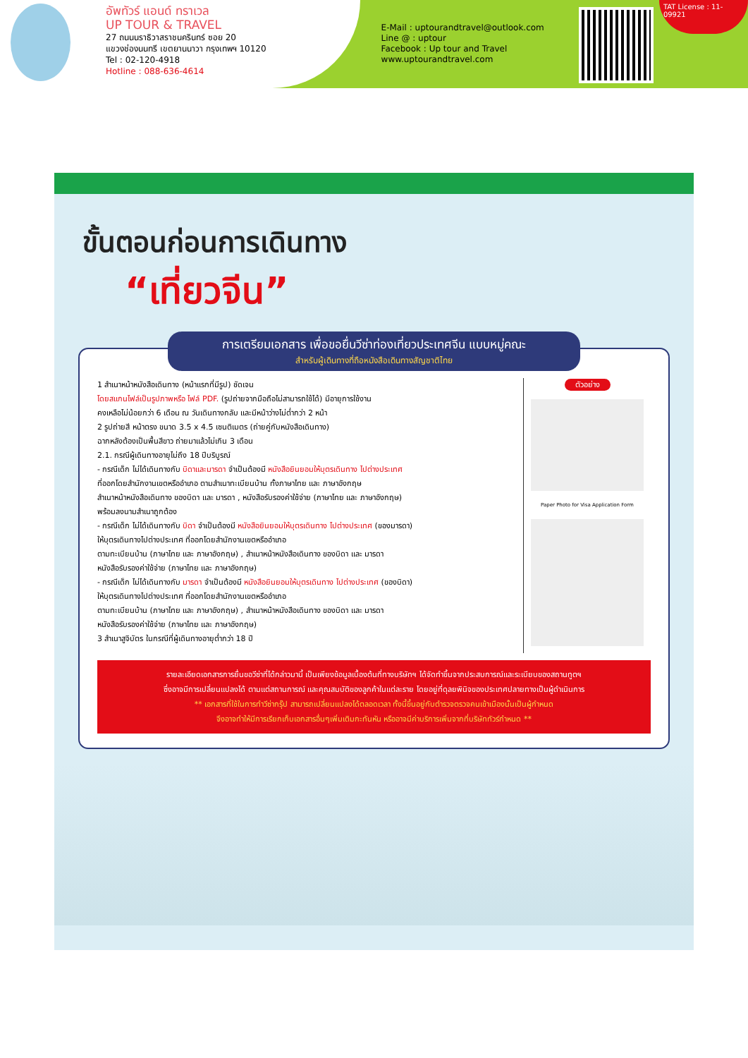อัพทัวร์ แอนด์ ทราเวล
UP TOUR & TRAVEL
27 ถนนนราธิวาสราชนครินทร์ ซอย 20
แขวงช่องนนทรี เขตยานนาวา กรุงเทพฯ 10120
Tel : 02-120-4918
Hotline : 088-636-4614
E-Mail : uptourandtravel@outlook.com
Line @ : uptour
Facebook : Up tour and Travel
www.uptourandtravel.com
TAT License : 11-09921
ขั้นตอนก่อนการเดินทาง
“เที่ยวจีน”
การเตรียมเอกสาร เพื่อขอยื่นวีซ่าท่องเที่ยวประเทศจีน แบบหมู่คณะ
สำหรับผู้เดินทางที่ถือหนังสือเดินทางสัญชาติไทย
1 สำเนาหน้าหนังสือเดินทาง (หน้าแรกที่มีรูป) ชัดเจน
โดยสแกนไฟล์เป็นรูปภาพหรือ ไฟล์ PDF. (รูปถ่ายจากมือถือไม่สามารถใช้ได้) มีอายุการใช้งาน
คงเหลือไม่น้อยกว่า 6 เดือน ณ วันเดินทางกลับ และมีหน้าว่างไม่ต่ำกว่า 2 หน้า
2 รูปถ่ายสี หน้าตรง ขนาด 3.5 x 4.5 เซนติเมตร (ถ่ายคู่กับหนังสือเดินทาง)
ฉากหลังต้องเป็นพื้นสีขาว ถ่ายมาแล้วไม่เกิน 3 เดือน
2.1. กรณีผู้เดินทางอายุไม่ถึง 18 ปีบริบูรณ์
- กรณีเด็ก ไม่ได้เดินทางกับ บิดาและมารดา จำเป็นต้องมี หนังสือยินยอมให้บุตรเดินทาง ไปต่างประเทศ
ที่ออกโดยสำนักงานเขตหรืออำเภอ ตามสำเนาทะเบียนบ้าน ทั้งภาษาไทย และ ภาษาอังกฤษ
สำเนาหน้าหนังสือเดินทาง ของบิดา และ มารดา , หนังสือรับรองค่าใช้จ่าย (ภาษาไทย และ ภาษาอังกฤษ)
พร้อมลงนามสำเนาถูกต้อง
- กรณีเด็ก ไม่ได้เดินทางกับ บิดา จำเป็นต้องมี หนังสือยินยอมให้บุตรเดินทาง ไปต่างประเทศ (ของมารดา)
ให้บุตรเดินทางไปต่างประเทศ ที่ออกโดยสำนักงานเขตหรืออำเภอ
ตามทะเบียนบ้าน (ภาษาไทย และ ภาษาอังกฤษ) , สำเนาหน้าหนังสือเดินทาง ของบิดา และ มารดา
หนังสือรับรองค่าใช้จ่าย (ภาษาไทย และ ภาษาอังกฤษ)
- กรณีเด็ก ไม่ได้เดินทางกับ มารดา จำเป็นต้องมี หนังสือยินยอมให้บุตรเดินทาง ไปต่างประเทศ (ของบิดา)
ให้บุตรเดินทางไปต่างประเทศ ที่ออกโดยสำนักงานเขตหรืออำเภอ
ตามทะเบียนบ้าน (ภาษาไทย และ ภาษาอังกฤษ) , สำเนาหน้าหนังสือเดินทาง ของบิดา และ มารดา
หนังสือรับรองค่าใช้จ่าย (ภาษาไทย และ ภาษาอังกฤษ)
3 สำเนาสูจิบัตร ในกรณีที่ผู้เดินทางอายุต่ำกว่า 18 ปี
ตัวอย่าง
Paper Photo for Visa Application Form
รายละเอียดเอกสารการยื่นขอวีซ่าที่ได้กล่าวมานี้ เป็นเพียงข้อมูลเบื้องต้นที่ทางบริษัทฯ ได้จัดทำขึ้นจากประสบการณ์และระเบียบของสถานทูตฯ
ซึ่งอาจมีการเปลี่ยนแปลงได้ ตามแต่สถานการณ์ และคุณสมบัติของลูกค้าในแต่ละราย โดยอยู่ที่ดุลยพินิจของประเทศปลายทางเป็นผู้ดำเนินการ
** เอกสารที่ใช้ในการทำวีซ่ากรุ๊ป สามารถเปลี่ยนแปลงได้ตลอดเวลา ทั้งนี้ขึ้นอยู่กับตำรวจตรวจคนเข้าเมืองนั้นเป็นผู้กำหนด
จึงอาจทำให้มีการเรียกเก็บเอกสารอื่นๆเพิ่มเติมกะทันหัน หรืออาจมีค่าบริการเพิ่มจากที่บริษัททัวร์กำหนด **